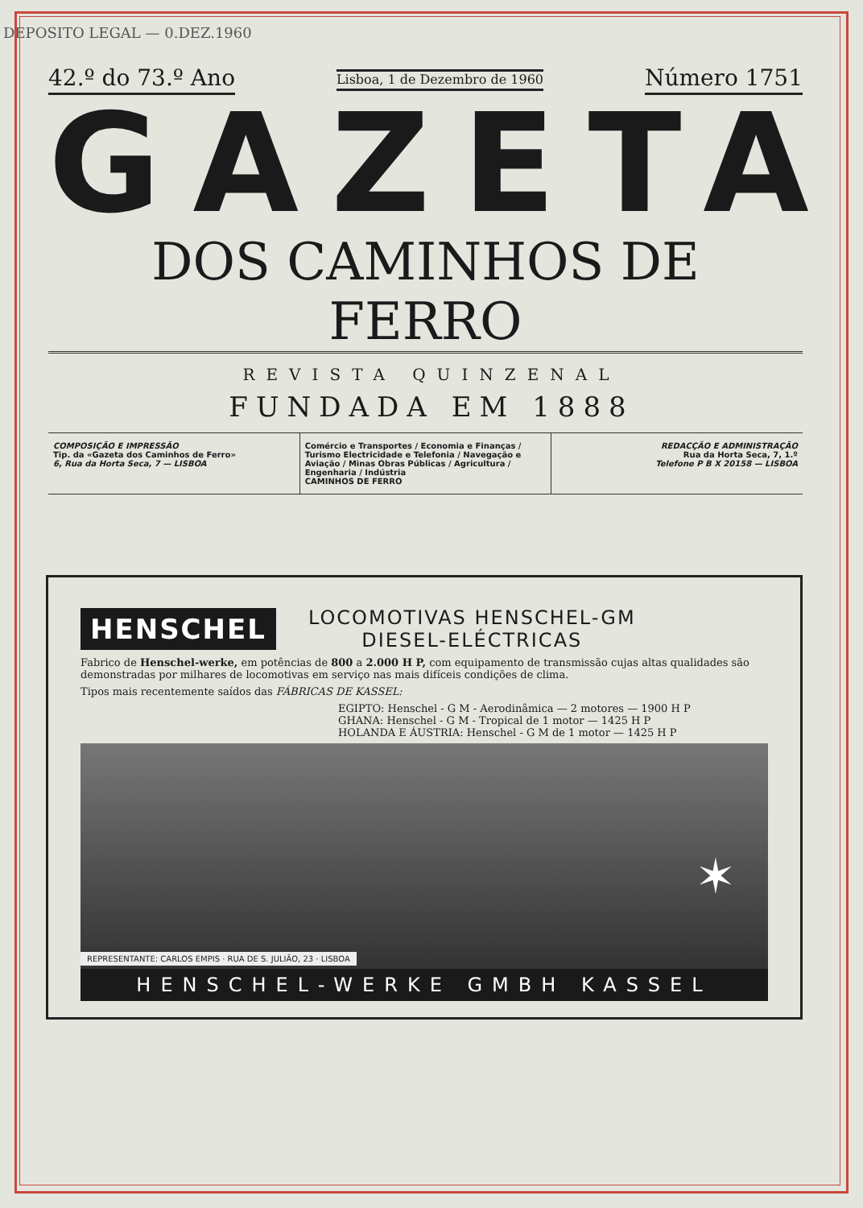DEPOSITO LEGAL — 0.DEZ.1960
42.º do 73.º Ano
Lisboa, 1 de Dezembro de 1960
Número 1751
GAZETA
DOS CAMINHOS DE FERRO
REVISTA QUINZENAL
FUNDADA EM 1888
COMPOSIÇÃO E IMPRESSÃO
Tip. da «Gazeta dos Caminhos de Ferro»
6, Rua da Horta Seca, 7 — LISBOA
Comércio e Transportes / Economia e Finanças / Turismo Electricidade e Telefonia / Navegação e Aviação / Minas Obras Públicas / Agricultura / Engenharia / Indústria
CAMINHOS DE FERRO
REDACÇÃO E ADMINISTRAÇÃO
Rua da Horta Seca, 7, 1.º
Telefone P B X 20158 — LISBOA
HENSCHEL LOCOMOTIVAS HENSCHEL-GM
DIESEL-ELÉCTRICAS
Fabrico de Henschel-werke, em potências de 800 a 2.000 H P, com equipamento de transmissão cujas altas qualidades são demonstradas por milhares de locomotivas em serviço nas mais difíceis condições de clima.
Tipos mais recentemente saídos das FÁBRICAS DE KASSEL:
EGIPTO: Henschel - G M - Aerodinâmica — 2 motores — 1900 H P
GHANA: Henschel - G M - Tropical de 1 motor — 1425 H P
HOLANDA E ÁUSTRIA: Henschel - G M de 1 motor — 1425 H P
REPRESENTANTE: CARLOS EMPIS · RUA DE S. JULIÃO, 23 · LISBOA ✶
HENSCHEL-WERKE GMBH KASSEL